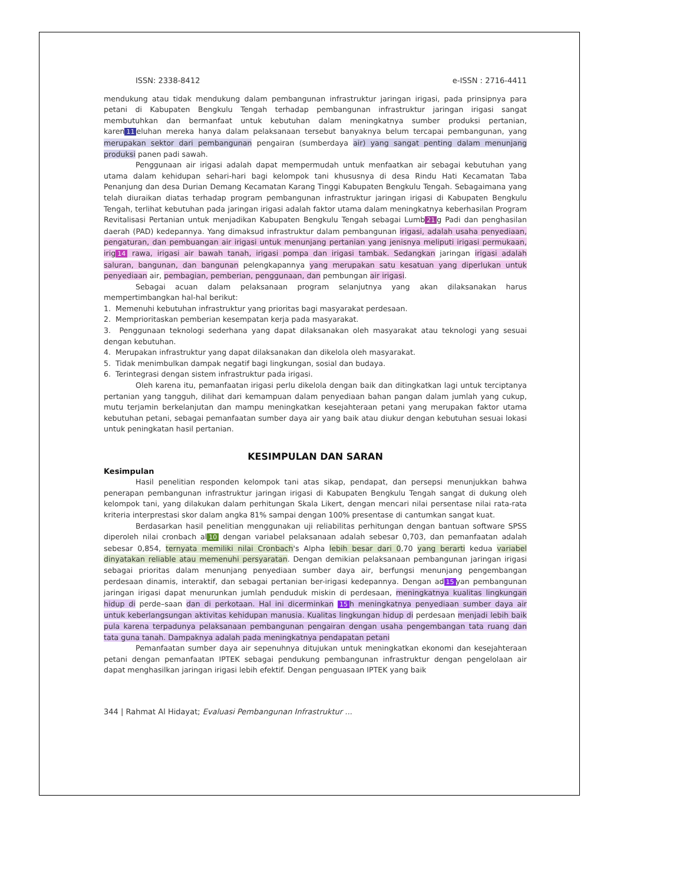ISSN: 2338-8412 e-ISSN : 2716-4411
mendukung atau tidak mendukung dalam pembangunan infrastruktur jaringan irigasi, pada prinsipnya para petani di Kabupaten Bengkulu Tengah terhadap pembangunan infrastruktur jaringan irigasi sangat membutuhkan dan bermanfaat untuk kebutuhan dalam meningkatnya sumber produksi pertanian, karen 11 eluhan mereka hanya dalam pelaksanaan tersebut banyaknya belum tercapai pembangunan, yang merupakan sektor dari pembangunan pengairan (sumberdaya air) yang sangat penting dalam menunjang produksi panen padi sawah.
Penggunaan air irigasi adalah dapat mempermudah untuk menfaatkan air sebagai kebutuhan yang utama dalam kehidupan sehari-hari bagi kelompok tani khususnya di desa Rindu Hati Kecamatan Taba Penanjung dan desa Durian Demang Kecamatan Karang Tinggi Kabupaten Bengkulu Tengah. Sebagaimana yang telah diuraikan diatas terhadap program pembangunan infrastruktur jaringan irigasi di Kabupaten Bengkulu Tengah, terlihat kebutuhan pada jaringan irigasi adalah faktor utama dalam meningkatnya keberhasilan Program Revitalisasi Pertanian untuk menjadikan Kabupaten Bengkulu Tengah sebagai Lumb 21 g Padi dan penghasilan daerah (PAD) kedepannya. Yang dimaksud infrastruktur dalam pembangunan irigasi, adalah usaha penyediaan, pengaturan, dan pembuangan air irigasi untuk menunjang pertanian yang jenisnya meliputi irigasi permukaan, irig 14 rawa, irigasi air bawah tanah, irigasi pompa dan irigasi tambak. Sedangkan jaringan irigasi adalah saluran, bangunan, dan bangunan pelengkapannya yang merupakan satu kesatuan yang diperlukan untuk penyediaan air, pembagian, pemberian, penggunaan, dan pembungan air irigasi.
Sebagai acuan dalam pelaksanaan program selanjutnya yang akan dilaksanakan harus mempertimbangkan hal-hal berikut:
1. Memenuhi kebutuhan infrastruktur yang prioritas bagi masyarakat perdesaan.
2. Memprioritaskan pemberian kesempatan kerja pada masyarakat.
3. Penggunaan teknologi sederhana yang dapat dilaksanakan oleh masyarakat atau teknologi yang sesuai dengan kebutuhan.
4. Merupakan infrastruktur yang dapat dilaksanakan dan dikelola oleh masyarakat.
5. Tidak menimbulkan dampak negatif bagi lingkungan, sosial dan budaya.
6. Terintegrasi dengan sistem infrastruktur pada irigasi.
Oleh karena itu, pemanfaatan irigasi perlu dikelola dengan baik dan ditingkatkan lagi untuk terciptanya pertanian yang tangguh, dilihat dari kemampuan dalam penyediaan bahan pangan dalam jumlah yang cukup, mutu terjamin berkelanjutan dan mampu meningkatkan kesejahteraan petani yang merupakan faktor utama kebutuhan petani, sebagai pemanfaatan sumber daya air yang baik atau diukur dengan kebutuhan sesuai lokasi untuk peningkatan hasil pertanian.
KESIMPULAN DAN SARAN
Kesimpulan
Hasil penelitian responden kelompok tani atas sikap, pendapat, dan persepsi menunjukkan bahwa penerapan pembangunan infrastruktur jaringan irigasi di Kabupaten Bengkulu Tengah sangat di dukung oleh kelompok tani, yang dilakukan dalam perhitungan Skala Likert, dengan mencari nilai persentase nilai rata-rata kriteria interprestasi skor dalam angka 81% sampai dengan 100% presentase di cantumkan sangat kuat.
Berdasarkan hasil penelitian menggunakan uji reliabilitas perhitungan dengan bantuan software SPSS diperoleh nilai cronbach al 10 dengan variabel pelaksanaan adalah sebesar 0,703, dan pemanfaatan adalah sebesar 0,854, ternyata memiliki nilai Cronbach's Alpha lebih besar dari 0,70 yang berarti kedua variabel dinyatakan reliable atau memenuhi persyaratan. Dengan demikian pelaksanaan pembangunan jaringan irigasi sebagai prioritas dalam menunjang penyediaan sumber daya air, berfungsi menunjang pengembangan perdesaan dinamis, interaktif, dan sebagai pertanian ber-irigasi kedepannya. Dengan ad 15 yan pembangunan jaringan irigasi dapat menurunkan jumlah penduduk miskin di perdesaan, meningkatnya kualitas lingkungan hidup di perde–saan dan di perkotaan. Hal ini dicerminkan 15 h meningkatnya penyediaan sumber daya air untuk keberlangsungan aktivitas kehidupan manusia. Kualitas lingkungan hidup di perdesaan menjadi lebih baik pula karena terpadunya pelaksanaan pembangunan pengairan dengan usaha pengembangan tata ruang dan tata guna tanah. Dampaknya adalah pada meningkatnya pendapatan petani
Pemanfaatan sumber daya air sepenuhnya ditujukan untuk meningkatkan ekonomi dan kesejahteraan petani dengan pemanfaatan IPTEK sebagai pendukung pembangunan infrastruktur dengan pengelolaan air dapat menghasilkan jaringan irigasi lebih efektif. Dengan penguasaan IPTEK yang baik
344 | Rahmat Al Hidayat; Evaluasi Pembangunan Infrastruktur ...